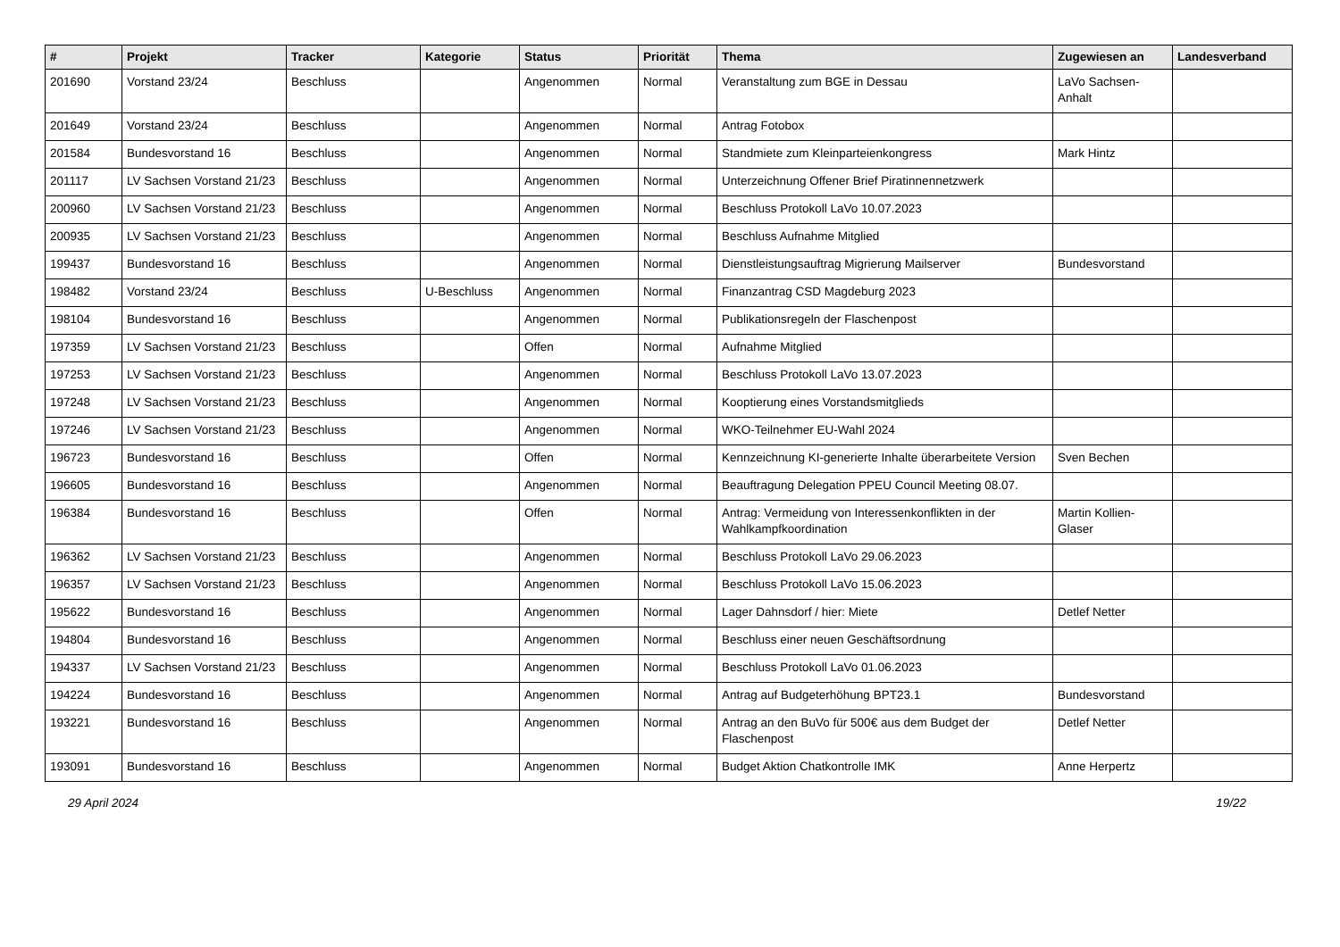| # | Projekt | Tracker | Kategorie | Status | Priorität | Thema | Zugewiesen an | Landesverband |
| --- | --- | --- | --- | --- | --- | --- | --- | --- |
| 201690 | Vorstand 23/24 | Beschluss | | Angenommen | Normal | Veranstaltung zum BGE in Dessau | LaVo Sachsen-Anhalt | |
| 201649 | Vorstand 23/24 | Beschluss | | Angenommen | Normal | Antrag Fotobox | | |
| 201584 | Bundesvorstand 16 | Beschluss | | Angenommen | Normal | Standmiete zum Kleinparteienkongress | Mark Hintz | |
| 201117 | LV Sachsen Vorstand 21/23 | Beschluss | | Angenommen | Normal | Unterzeichnung Offener Brief Piratinnennetzwerk | | |
| 200960 | LV Sachsen Vorstand 21/23 | Beschluss | | Angenommen | Normal | Beschluss Protokoll LaVo 10.07.2023 | | |
| 200935 | LV Sachsen Vorstand 21/23 | Beschluss | | Angenommen | Normal | Beschluss Aufnahme Mitglied | | |
| 199437 | Bundesvorstand 16 | Beschluss | | Angenommen | Normal | Dienstleistungsauftrag Migrierung Mailserver | Bundesvorstand | |
| 198482 | Vorstand 23/24 | Beschluss | U-Beschluss | Angenommen | Normal | Finanzantrag CSD Magdeburg 2023 | | |
| 198104 | Bundesvorstand 16 | Beschluss | | Angenommen | Normal | Publikationsregeln der Flaschenpost | | |
| 197359 | LV Sachsen Vorstand 21/23 | Beschluss | | Offen | Normal | Aufnahme Mitglied | | |
| 197253 | LV Sachsen Vorstand 21/23 | Beschluss | | Angenommen | Normal | Beschluss Protokoll LaVo 13.07.2023 | | |
| 197248 | LV Sachsen Vorstand 21/23 | Beschluss | | Angenommen | Normal | Kooptierung eines Vorstandsmitglieds | | |
| 197246 | LV Sachsen Vorstand 21/23 | Beschluss | | Angenommen | Normal | WKO-Teilnehmer EU-Wahl 2024 | | |
| 196723 | Bundesvorstand 16 | Beschluss | | Offen | Normal | Kennzeichnung KI-generierte Inhalte überarbeitete Version | Sven Bechen | |
| 196605 | Bundesvorstand 16 | Beschluss | | Angenommen | Normal | Beauftragung Delegation PPEU Council Meeting 08.07. | | |
| 196384 | Bundesvorstand 16 | Beschluss | | Offen | Normal | Antrag: Vermeidung von Interessenkonflikten in der Wahlkampfkoordination | Martin Kollien-Glaser | |
| 196362 | LV Sachsen Vorstand 21/23 | Beschluss | | Angenommen | Normal | Beschluss Protokoll LaVo 29.06.2023 | | |
| 196357 | LV Sachsen Vorstand 21/23 | Beschluss | | Angenommen | Normal | Beschluss Protokoll LaVo 15.06.2023 | | |
| 195622 | Bundesvorstand 16 | Beschluss | | Angenommen | Normal | Lager Dahnsdorf / hier: Miete | Detlef Netter | |
| 194804 | Bundesvorstand 16 | Beschluss | | Angenommen | Normal | Beschluss einer neuen Geschäftsordnung | | |
| 194337 | LV Sachsen Vorstand 21/23 | Beschluss | | Angenommen | Normal | Beschluss Protokoll LaVo 01.06.2023 | | |
| 194224 | Bundesvorstand 16 | Beschluss | | Angenommen | Normal | Antrag auf Budgeterhöhung BPT23.1 | Bundesvorstand | |
| 193221 | Bundesvorstand 16 | Beschluss | | Angenommen | Normal | Antrag an den BuVo für 500€ aus dem Budget der Flaschenpost | Detlef Netter | |
| 193091 | Bundesvorstand 16 | Beschluss | | Angenommen | Normal | Budget Aktion Chatkontrolle IMK | Anne Herpertz | |
29 April 2024 19/22